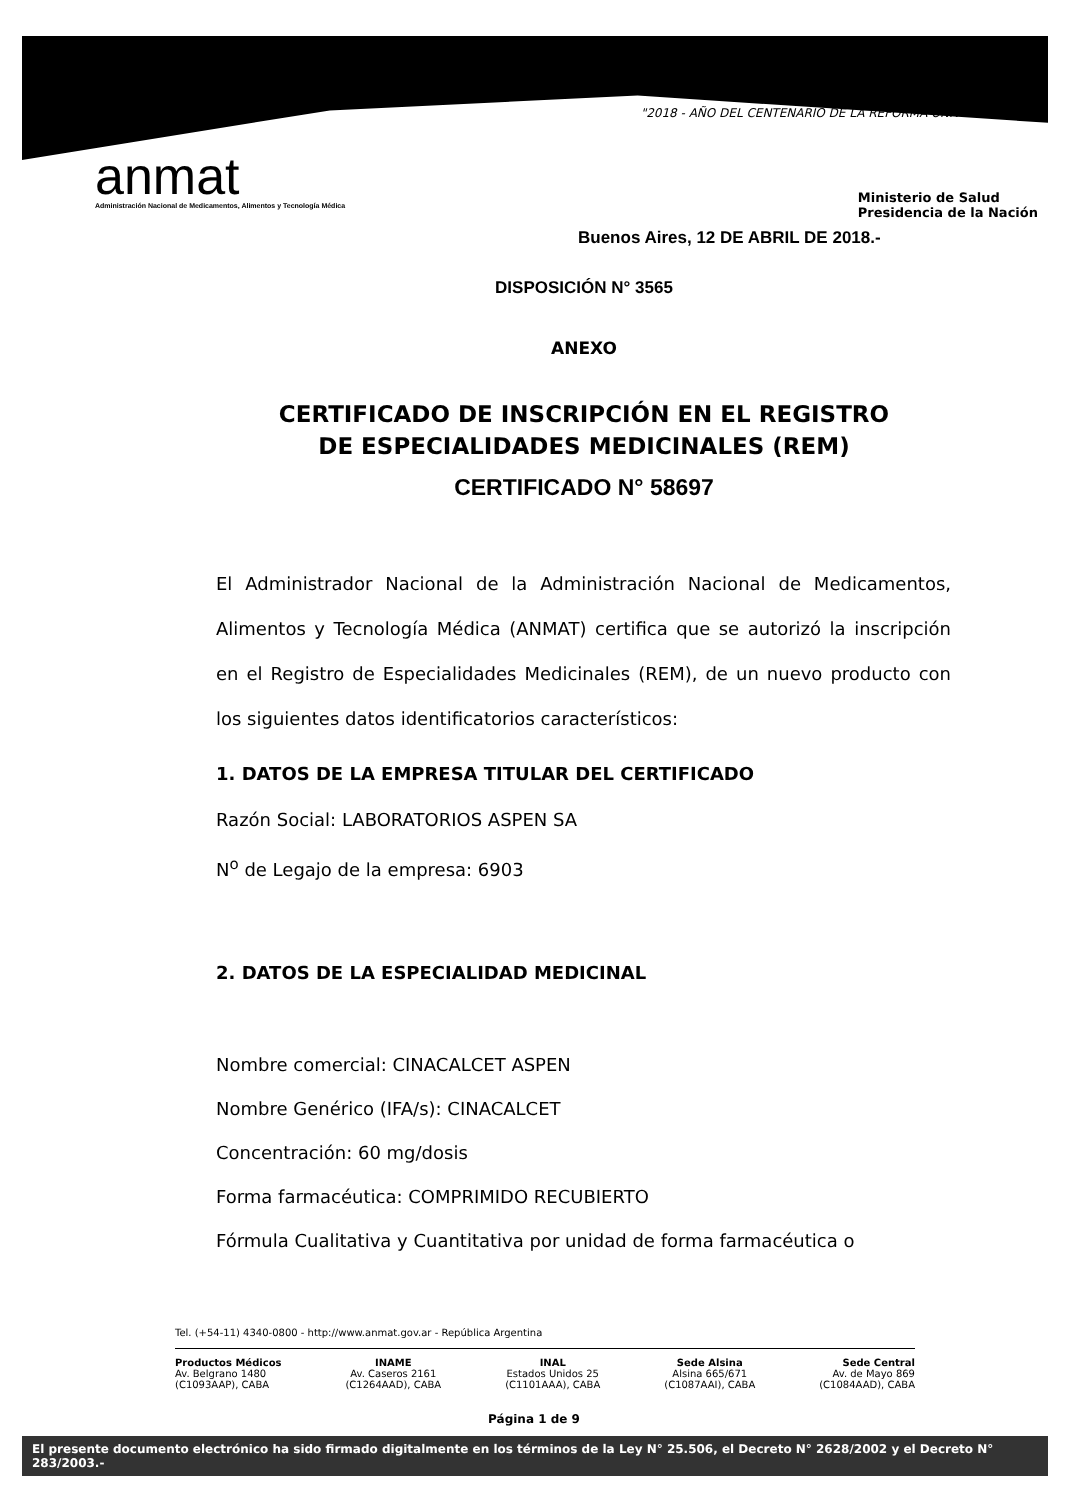"2018 - AÑO DEL CENTENARIO DE LA REFORMA UNIVERSITARIA"
anmat
Administración Nacional de Medicamentos, Alimentos y Tecnología Médica
Ministerio de Salud
Presidencia de la Nación
Buenos Aires, 12 DE ABRIL DE 2018.-
DISPOSICIÓN N° 3565
ANEXO
CERTIFICADO DE INSCRIPCIÓN EN EL REGISTRO
DE ESPECIALIDADES MEDICINALES (REM)
CERTIFICADO N° 58697
El Administrador Nacional de la Administración Nacional de Medicamentos, Alimentos y Tecnología Médica (ANMAT) certifica que se autorizó la inscripción en el Registro de Especialidades Medicinales (REM), de un nuevo producto con los siguientes datos identificatorios característicos:
1. DATOS DE LA EMPRESA TITULAR DEL CERTIFICADO
Razón Social: LABORATORIOS ASPEN SA
N<sup>o</sup> de Legajo de la empresa: 6903
2. DATOS DE LA ESPECIALIDAD MEDICINAL
Nombre comercial: CINACALCET ASPEN
Nombre Genérico (IFA/s): CINACALCET
Concentración: 60 mg/dosis
Forma farmacéutica: COMPRIMIDO RECUBIERTO
Fórmula Cualitativa y Cuantitativa por unidad de forma farmacéutica o
Tel. (+54-11) 4340-0800 - http://www.anmat.gov.ar - República Argentina
Productos Médicos
Av. Belgrano 1480
(C1093AAP), CABA
INAME
Av. Caseros 2161
(C1264AAD), CABA
INAL
Estados Unidos 25
(C1101AAA), CABA
Sede Alsina
Alsina 665/671
(C1087AAI), CABA
Sede Central
Av. de Mayo 869
(C1084AAD), CABA
Página 1 de 9
El presente documento electrónico ha sido firmado digitalmente en los términos de la Ley N° 25.506, el Decreto N° 2628/2002 y el Decreto N° 283/2003.-